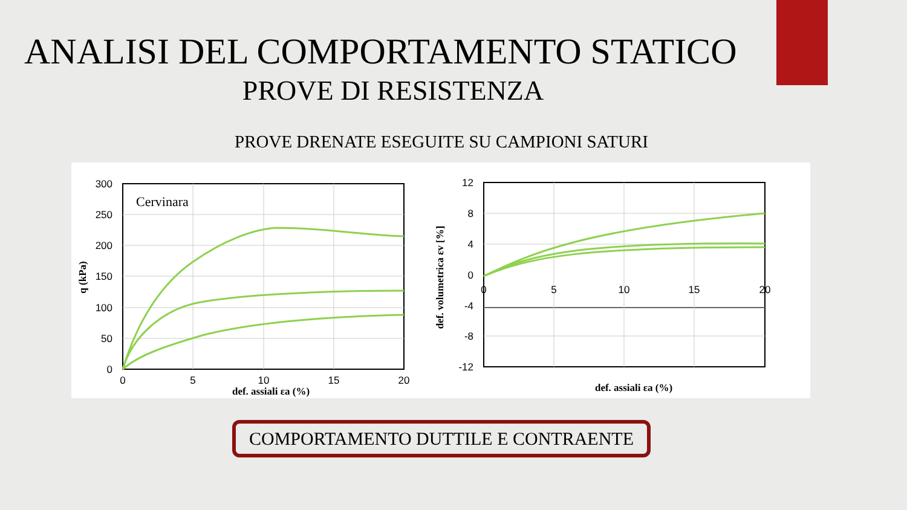ANALISI DEL COMPORTAMENTO STATICO
PROVE DI RESISTENZA
PROVE DRENATE ESEGUITE SU CAMPIONI SATURI
Cervinara
300
250
200
150
100
50
0
0
5
10
15
20
def. assiali εa (%)
q (kPa)
12
8
4
0
-4
-8
-12
0
5
10
15
20
def. assiali εa (%)
def. volumetrica εv [%]
COMPORTAMENTO DUTTILE E CONTRAENTE